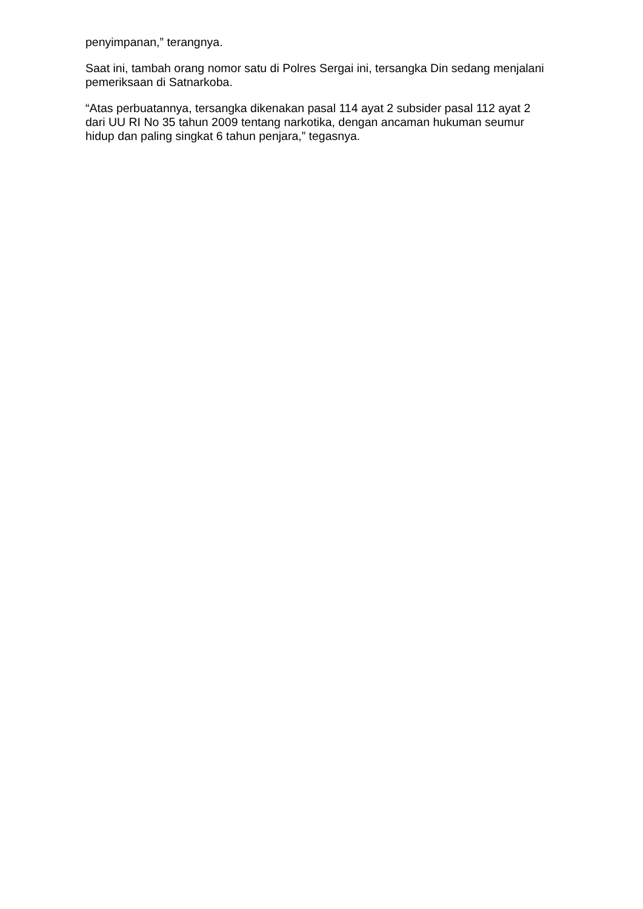penyimpanan,” terangnya.
Saat ini, tambah orang nomor satu di Polres Sergai ini, tersangka Din sedang menjalani pemeriksaan di Satnarkoba.
“Atas perbuatannya, tersangka dikenakan pasal 114 ayat 2 subsider pasal 112 ayat 2 dari UU RI No 35 tahun 2009 tentang narkotika, dengan ancaman hukuman seumur hidup dan paling singkat 6 tahun penjara,” tegasnya.